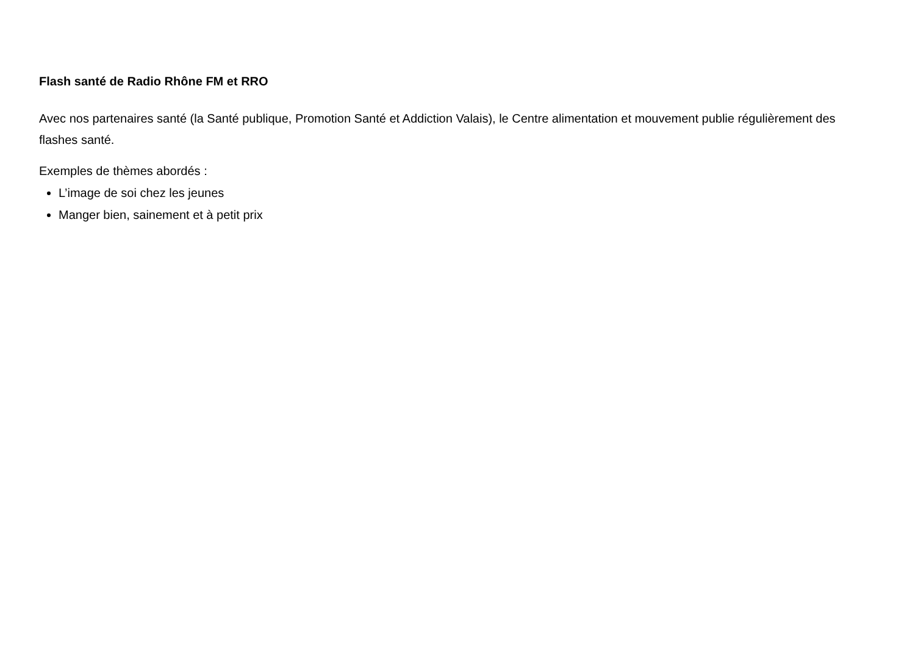Flash santé de Radio Rhône FM et RRO
Avec nos partenaires santé (la Santé publique, Promotion Santé et Addiction Valais), le Centre alimentation et mouvement publie régulièrement des flashes santé.
Exemples de thèmes abordés :
L’image de soi chez les jeunes
Manger bien, sainement et à petit prix